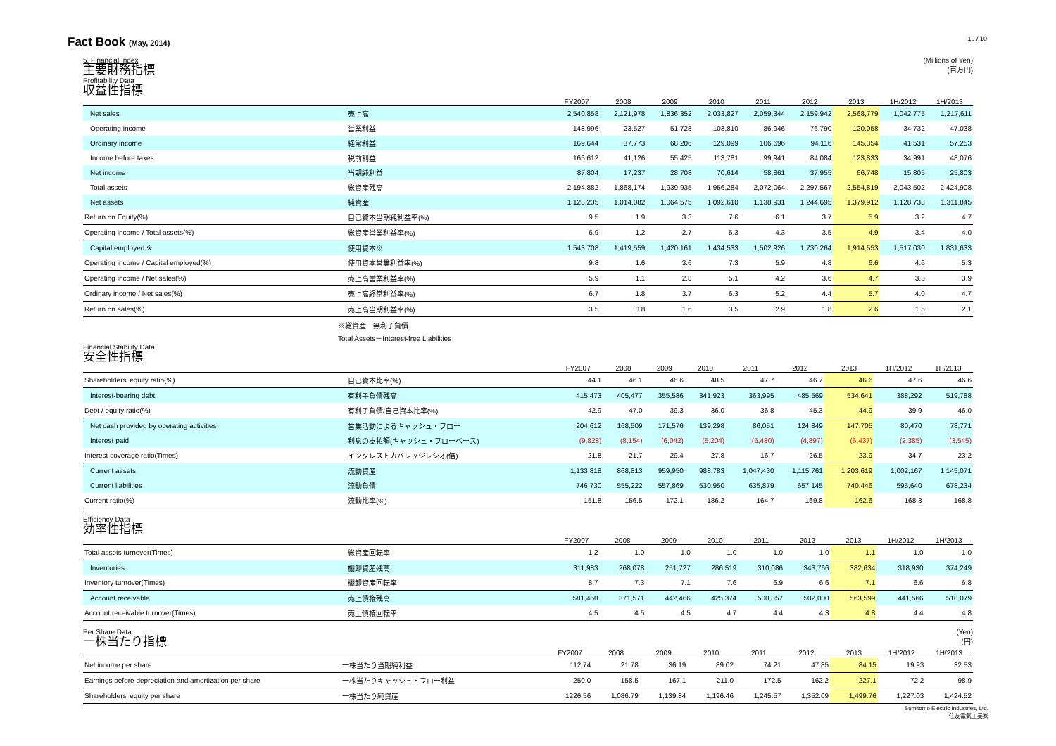10 / 10
Fact Book (May, 2014)
(Millions of Yen)
(百万円)
5. Financial Index
主要財務指標
Profitability Data
収益性指標
| | | FY2007 | 2008 | 2009 | 2010 | 2011 | 2012 | 2013 | 1H/2012 | 1H/2013 |
| --- | --- | --- | --- | --- | --- | --- | --- | --- | --- | --- |
| Net sales | 売上高 | 2,540,858 | 2,121,978 | 1,836,352 | 2,033,827 | 2,059,344 | 2,159,942 | 2,568,779 | 1,042,775 | 1,217,611 |
| Operating income | 営業利益 | 148,996 | 23,527 | 51,728 | 103,810 | 86,946 | 76,790 | 120,058 | 34,732 | 47,038 |
| Ordinary income | 経常利益 | 169,644 | 37,773 | 68,206 | 129,099 | 106,696 | 94,116 | 145,354 | 41,531 | 57,253 |
| Income before taxes | 税前利益 | 166,612 | 41,126 | 55,425 | 113,781 | 99,941 | 84,084 | 123,833 | 34,991 | 48,076 |
| Net income | 当期純利益 | 87,804 | 17,237 | 28,708 | 70,614 | 58,861 | 37,955 | 66,748 | 15,805 | 25,803 |
| Total assets | 総資産残高 | 2,194,882 | 1,868,174 | 1,939,935 | 1,956,284 | 2,072,064 | 2,297,567 | 2,554,819 | 2,043,502 | 2,424,908 |
| Net assets | 純資産 | 1,128,235 | 1,014,082 | 1,064,575 | 1,092,610 | 1,138,931 | 1,244,695 | 1,379,912 | 1,128,738 | 1,311,845 |
| Return on Equity(%) | 自己資本当期純利益率(%) | 9.5 | 1.9 | 3.3 | 7.6 | 6.1 | 3.7 | 5.9 | 3.2 | 4.7 |
| Operating income / Total assets(%) | 総資産営業利益率(%) | 6.9 | 1.2 | 2.7 | 5.3 | 4.3 | 3.5 | 4.9 | 3.4 | 4.0 |
| Capital employed ※ | 使用資本※ | 1,543,708 | 1,419,559 | 1,420,161 | 1,434,533 | 1,502,926 | 1,730,264 | 1,914,553 | 1,517,030 | 1,831,633 |
| Operating income / Capital employed(%) | 使用資本営業利益率(%) | 9.8 | 1.6 | 3.6 | 7.3 | 5.9 | 4.8 | 6.6 | 4.6 | 5.3 |
| Operating income / Net sales(%) | 売上高営業利益率(%) | 5.9 | 1.1 | 2.8 | 5.1 | 4.2 | 3.6 | 4.7 | 3.3 | 3.9 |
| Ordinary income / Net sales(%) | 売上高経常利益率(%) | 6.7 | 1.8 | 3.7 | 6.3 | 5.2 | 4.4 | 5.7 | 4.0 | 4.7 |
| Return on sales(%) | 売上高当期利益率(%) | 3.5 | 0.8 | 1.6 | 3.5 | 2.9 | 1.8 | 2.6 | 1.5 | 2.1 |
※総資産－無利子負債
Total Assets－Interest-free Liabilities
Financial Stability Data
安全性指標
| | | FY2007 | 2008 | 2009 | 2010 | 2011 | 2012 | 2013 | 1H/2012 | 1H/2013 |
| --- | --- | --- | --- | --- | --- | --- | --- | --- | --- | --- |
| Shareholders' equity ratio(%) | 自己資本比率(%) | 44.1 | 46.1 | 46.6 | 48.5 | 47.7 | 46.7 | 46.6 | 47.6 | 46.6 |
| Interest-bearing debt | 有利子負債残高 | 415,473 | 405,477 | 355,586 | 341,923 | 363,995 | 485,569 | 534,641 | 388,292 | 519,788 |
| Debt / equity ratio(%) | 有利子負債/自己資本比率(%) | 42.9 | 47.0 | 39.3 | 36.0 | 36.8 | 45.3 | 44.9 | 39.9 | 46.0 |
| Net cash provided by operating activities | 営業活動によるキャッシュ・フロー | 204,612 | 168,509 | 171,576 | 139,298 | 86,051 | 124,849 | 147,705 | 80,470 | 78,771 |
| Interest paid | 利息の支払額(キャッシュ・フローベース) | (9,828) | (8,154) | (6,042) | (5,204) | (5,480) | (4,897) | (6,437) | (2,385) | (3,545) |
| Interest coverage ratio(Times) | インタレストカバレッジレシオ(倍) | 21.8 | 21.7 | 29.4 | 27.8 | 16.7 | 26.5 | 23.9 | 34.7 | 23.2 |
| Current assets | 流動資産 | 1,133,818 | 868,813 | 959,950 | 988,783 | 1,047,430 | 1,115,761 | 1,203,619 | 1,002,167 | 1,145,071 |
| Current liabilities | 流動負債 | 746,730 | 555,222 | 557,869 | 530,950 | 635,879 | 657,145 | 740,446 | 595,640 | 678,234 |
| Current ratio(%) | 流動比率(%) | 151.8 | 156.5 | 172.1 | 186.2 | 164.7 | 169.8 | 162.6 | 168.3 | 168.8 |
Efficiency Data
効率性指標
| | | FY2007 | 2008 | 2009 | 2010 | 2011 | 2012 | 2013 | 1H/2012 | 1H/2013 |
| --- | --- | --- | --- | --- | --- | --- | --- | --- | --- | --- |
| Total assets turnover(Times) | 総資産回転率 | 1.2 | 1.0 | 1.0 | 1.0 | 1.0 | 1.0 | 1.1 | 1.0 | 1.0 |
| Inventories | 棚卸資産残高 | 311,983 | 268,078 | 251,727 | 286,519 | 310,086 | 343,766 | 382,634 | 318,930 | 374,249 |
| Inventory turnover(Times) | 棚卸資産回転率 | 8.7 | 7.3 | 7.1 | 7.6 | 6.9 | 6.6 | 7.1 | 6.6 | 6.8 |
| Account receivable | 売上債権残高 | 581,450 | 371,571 | 442,466 | 425,374 | 500,857 | 502,000 | 563,599 | 441,566 | 510,079 |
| Account receivable turnover(Times) | 売上債権回転率 | 4.5 | 4.5 | 4.5 | 4.7 | 4.4 | 4.3 | 4.8 | 4.4 | 4.8 |
(Yen)
(円)
Per Share Data
一株当たり指標
| | | FY2007 | 2008 | 2009 | 2010 | 2011 | 2012 | 2013 | 1H/2012 | 1H/2013 |
| --- | --- | --- | --- | --- | --- | --- | --- | --- | --- | --- |
| Net income per share | 一株当たり当期純利益 | 112.74 | 21.78 | 36.19 | 89.02 | 74.21 | 47.85 | 84.15 | 19.93 | 32.53 |
| Earnings before depreciation and amortization per share | 一株当たりキャッシュ・フロー利益 | 250.0 | 158.5 | 167.1 | 211.0 | 172.5 | 162.2 | 227.1 | 72.2 | 98.9 |
| Shareholders' equity per share | 一株当たり純資産 | 1226.56 | 1,086.79 | 1,139.84 | 1,196.46 | 1,245.57 | 1,352.09 | 1,499.76 | 1,227.03 | 1,424.52 |
Sumitomo Electric Industries, Ltd.
住友電気工業㈱